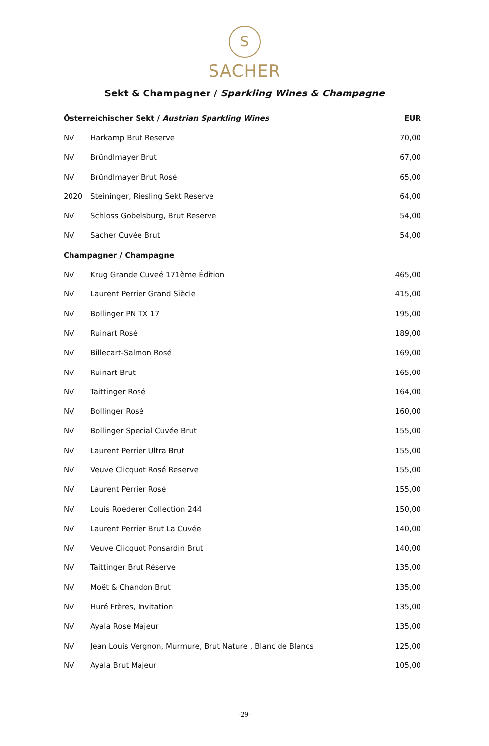S
SACHER
Sekt & Champagner / Sparkling Wines & Champagne
| Österreichischer Sekt / Austrian Sparkling Wines | | EUR |
| --- | --- | --- |
| NV | Harkamp Brut Reserve | 70,00 |
| NV | Bründlmayer Brut | 67,00 |
| NV | Bründlmayer Brut Rosé | 65,00 |
| 2020 | Steininger, Riesling Sekt Reserve | 64,00 |
| NV | Schloss Gobelsburg, Brut Reserve | 54,00 |
| NV | Sacher Cuvée Brut | 54,00 |
| Champagner / Champagne | | |
| NV | Krug Grande Cuveé 171ème Édition | 465,00 |
| NV | Laurent Perrier Grand Siècle | 415,00 |
| NV | Bollinger PN TX 17 | 195,00 |
| NV | Ruinart Rosé | 189,00 |
| NV | Billecart-Salmon Rosé | 169,00 |
| NV | Ruinart Brut | 165,00 |
| NV | Taittinger Rosé | 164,00 |
| NV | Bollinger Rosé | 160,00 |
| NV | Bollinger Special Cuvée Brut | 155,00 |
| NV | Laurent Perrier Ultra Brut | 155,00 |
| NV | Veuve Clicquot Rosé Reserve | 155,00 |
| NV | Laurent Perrier Rosé | 155,00 |
| NV | Louis Roederer Collection 244 | 150,00 |
| NV | Laurent Perrier Brut La Cuvée | 140,00 |
| NV | Veuve Clicquot Ponsardin Brut | 140,00 |
| NV | Taittinger Brut Réserve | 135,00 |
| NV | Moët & Chandon Brut | 135,00 |
| NV | Huré Frères, Invitation | 135,00 |
| NV | Ayala Rose Majeur | 135,00 |
| NV | Jean Louis Vergnon, Murmure, Brut Nature , Blanc de Blancs | 125,00 |
| NV | Ayala Brut Majeur | 105,00 |
-29-